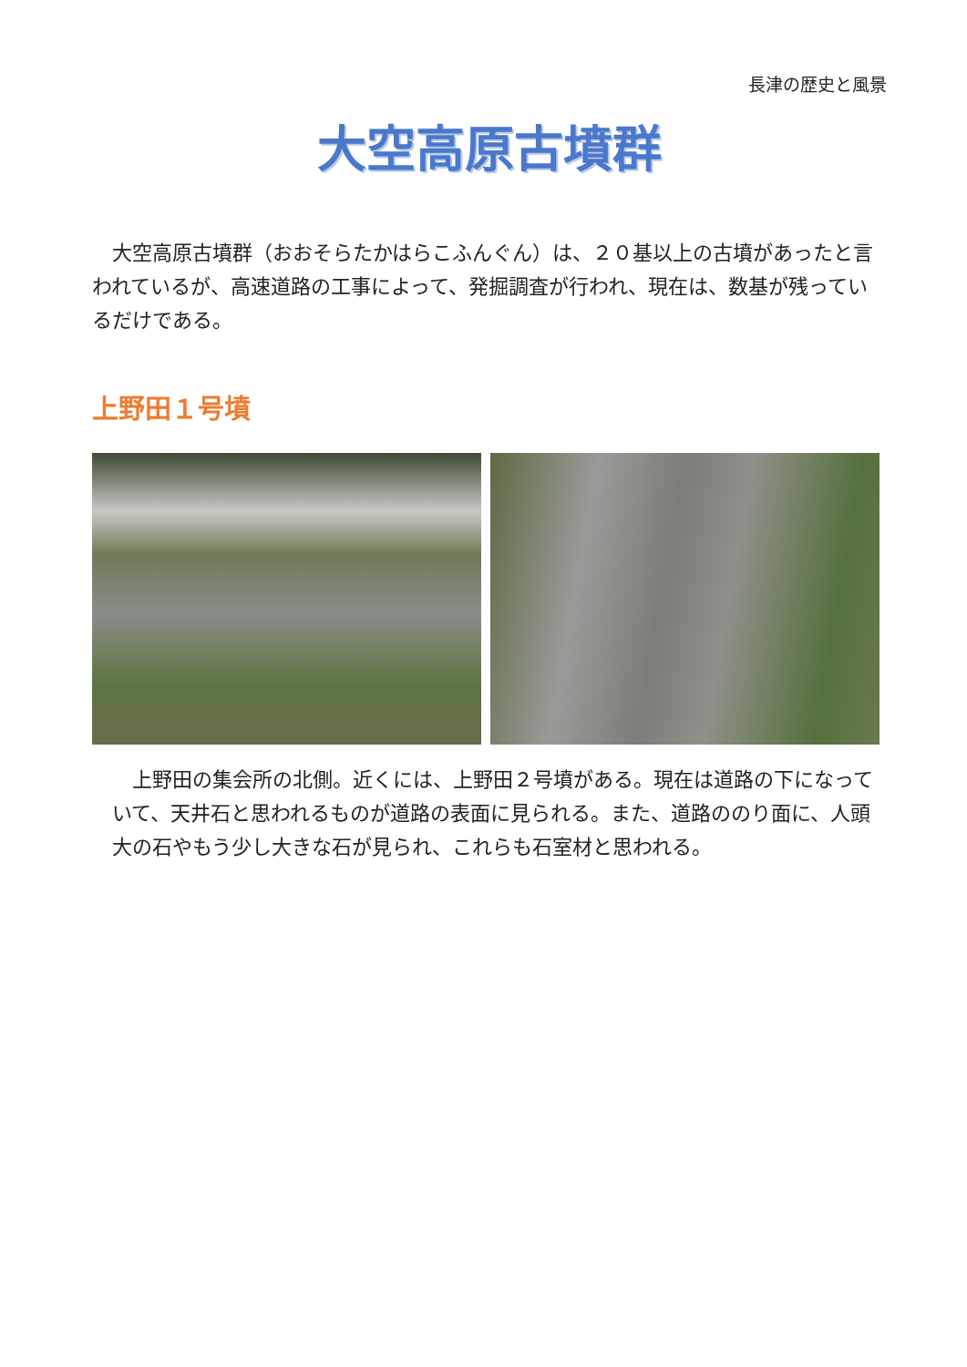長津の歴史と風景
大空高原古墳群
　大空高原古墳群（おおそらたかはらこふんぐん）は、２０基以上の古墳があったと言われているが、高速道路の工事によって、発掘調査が行われ、現在は、数基が残っているだけである。
上野田１号墳
　上野田の集会所の北側。近くには、上野田２号墳がある。現在は道路の下になっていて、天井石と思われるものが道路の表面に見られる。また、道路ののり面に、人頭大の石やもう少し大きな石が見られ、これらも石室材と思われる。